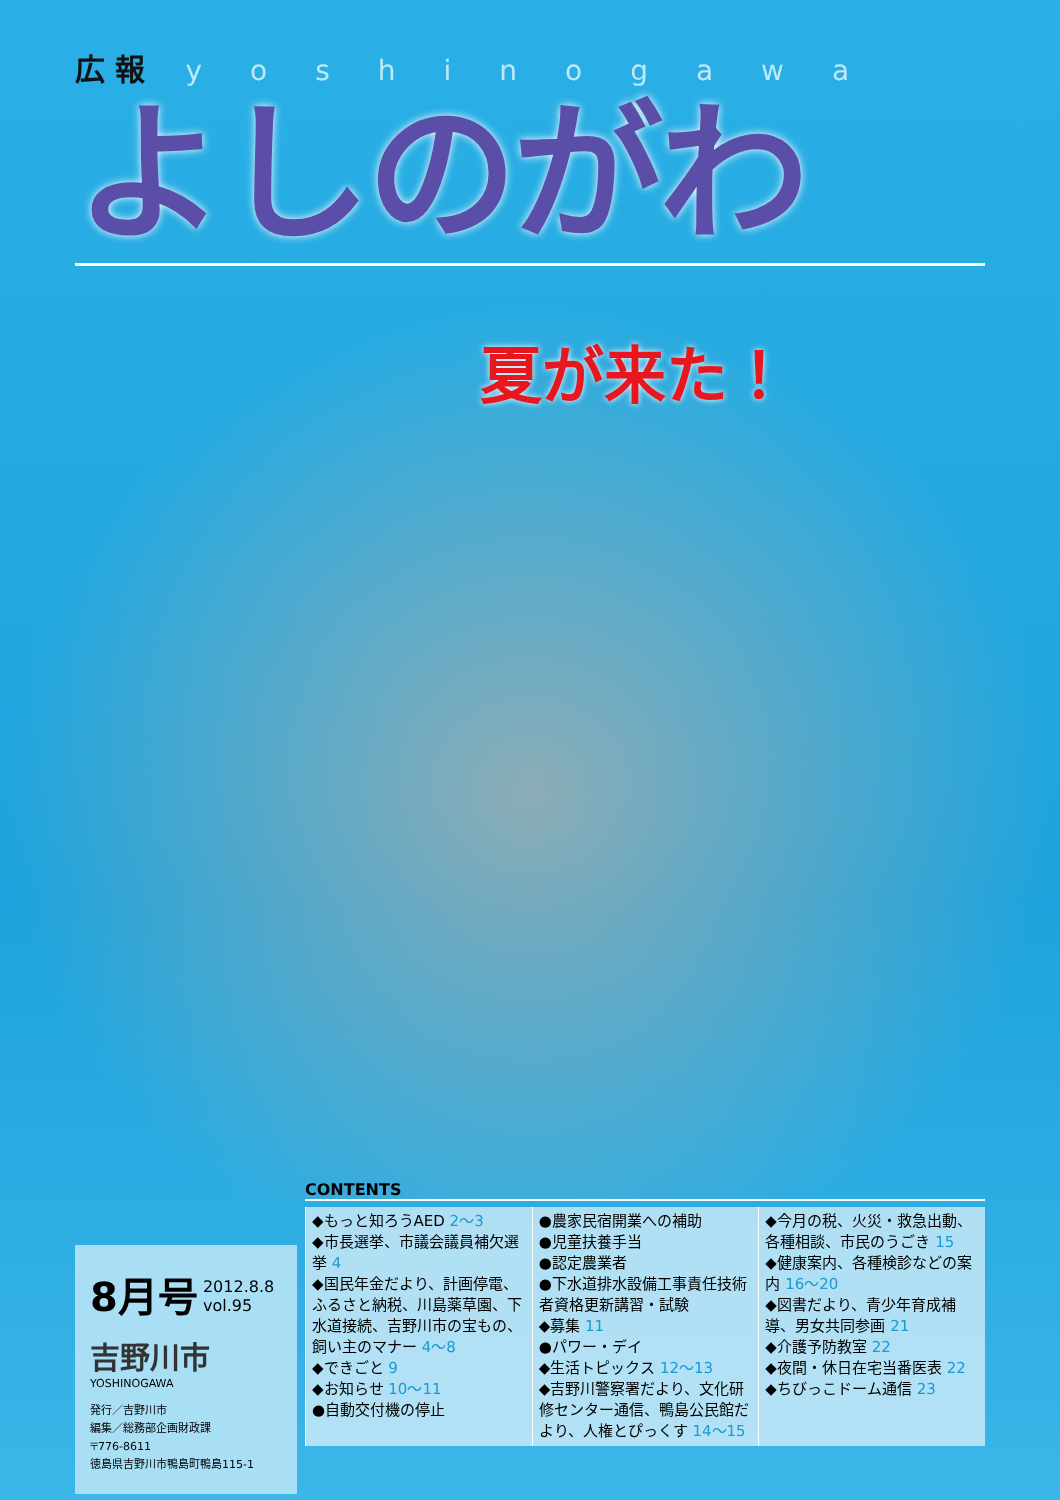広 報 yoshinogawa
よしのがわ
夏が来た！
8月号 2012.8.8
vol.95
吉野川市
YOSHINOGAWA
発行／吉野川市
編集／総務部企画財政課
〒776-8611
徳島県吉野川市鴨島町鴨島115-1
CONTENTS
◆もっと知ろうAED 2～3
◆市長選挙、市議会議員補欠選挙 4
◆国民年金だより、計画停電、ふるさと納税、川島薬草園、下水道接続、吉野川市の宝もの、飼い主のマナー 4～8
◆できごと 9
◆お知らせ 10～11
●自動交付機の停止
●農家民宿開業への補助
●児童扶養手当
●認定農業者
●下水道排水設備工事責任技術者資格更新講習・試験
◆募集 11
●パワー・デイ
◆生活トピックス 12～13
◆吉野川警察署だより、文化研修センター通信、鴨島公民館だより、人権とぴっくす 14～15
◆今月の税、火災・救急出動、各種相談、市民のうごき 15
◆健康案内、各種検診などの案内 16～20
◆図書だより、青少年育成補導、男女共同参画 21
◆介護予防教室 22
◆夜間・休日在宅当番医表 22
◆ちびっこドーム通信 23